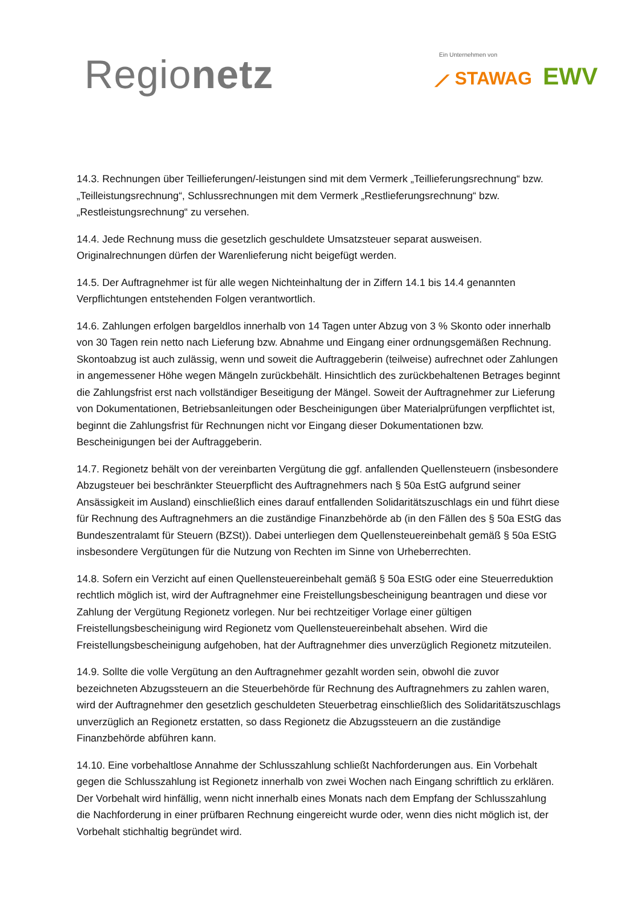Regionetz
Ein Unternehmen von
⟋ STAWAG EWV
14.3. Rechnungen über Teillieferungen/-leistungen sind mit dem Vermerk „Teillieferungsrechnung“ bzw. „Teilleistungsrechnung“, Schlussrechnungen mit dem Vermerk „Restlieferungsrechnung“ bzw. „Restleistungsrechnung“ zu versehen.
14.4. Jede Rechnung muss die gesetzlich geschuldete Umsatzsteuer separat ausweisen. Originalrechnungen dürfen der Warenlieferung nicht beigefügt werden.
14.5. Der Auftragnehmer ist für alle wegen Nichteinhaltung der in Ziffern 14.1 bis 14.4 genannten Verpflichtungen entstehenden Folgen verantwortlich.
14.6. Zahlungen erfolgen bargeldlos innerhalb von 14 Tagen unter Abzug von 3 % Skonto oder innerhalb von 30 Tagen rein netto nach Lieferung bzw. Abnahme und Eingang einer ordnungsgemäßen Rechnung. Skontoabzug ist auch zulässig, wenn und soweit die Auftraggeberin (teilweise) aufrechnet oder Zahlungen in angemessener Höhe wegen Mängeln zurückbehält. Hinsichtlich des zurückbehaltenen Betrages beginnt die Zahlungsfrist erst nach vollständiger Beseitigung der Mängel. Soweit der Auftragnehmer zur Lieferung von Dokumentationen, Betriebsanleitungen oder Bescheinigungen über Materialprüfungen verpflichtet ist, beginnt die Zahlungsfrist für Rechnungen nicht vor Eingang dieser Dokumentationen bzw. Bescheinigungen bei der Auftraggeberin.
14.7. Regionetz behält von der vereinbarten Vergütung die ggf. anfallenden Quellensteuern (insbesondere Abzugsteuer bei beschränkter Steuerpflicht des Auftragnehmers nach § 50a EstG aufgrund seiner Ansässigkeit im Ausland) einschließlich eines darauf entfallenden Solidaritätszuschlags ein und führt diese für Rechnung des Auftragnehmers an die zuständige Finanzbehörde ab (in den Fällen des § 50a EStG das Bundeszentralamt für Steuern (BZSt)). Dabei unterliegen dem Quellensteuereinbehalt gemäß § 50a EStG insbesondere Vergütungen für die Nutzung von Rechten im Sinne von Urheberrechten.
14.8. Sofern ein Verzicht auf einen Quellensteuereinbehalt gemäß § 50a EStG oder eine Steuerreduktion rechtlich möglich ist, wird der Auftragnehmer eine Freistellungsbescheinigung beantragen und diese vor Zahlung der Vergütung Regionetz vorlegen. Nur bei rechtzeitiger Vorlage einer gültigen Freistellungsbescheinigung wird Regionetz vom Quellensteuereinbehalt absehen. Wird die Freistellungsbescheinigung aufgehoben, hat der Auftragnehmer dies unverzüglich Regionetz mitzuteilen.
14.9. Sollte die volle Vergütung an den Auftragnehmer gezahlt worden sein, obwohl die zuvor bezeichneten Abzugssteuern an die Steuerbehörde für Rechnung des Auftragnehmers zu zahlen waren, wird der Auftragnehmer den gesetzlich geschuldeten Steuerbetrag einschließlich des Solidaritätszuschlags unverzüglich an Regionetz erstatten, so dass Regionetz die Abzugssteuern an die zuständige Finanzbehörde abführen kann.
14.10. Eine vorbehaltlose Annahme der Schlusszahlung schließt Nachforderungen aus. Ein Vorbehalt gegen die Schlusszahlung ist Regionetz innerhalb von zwei Wochen nach Eingang schriftlich zu erklären. Der Vorbehalt wird hinfällig, wenn nicht innerhalb eines Monats nach dem Empfang der Schlusszahlung die Nachforderung in einer prüfbaren Rechnung eingereicht wurde oder, wenn dies nicht möglich ist, der Vorbehalt stichhaltig begründet wird.